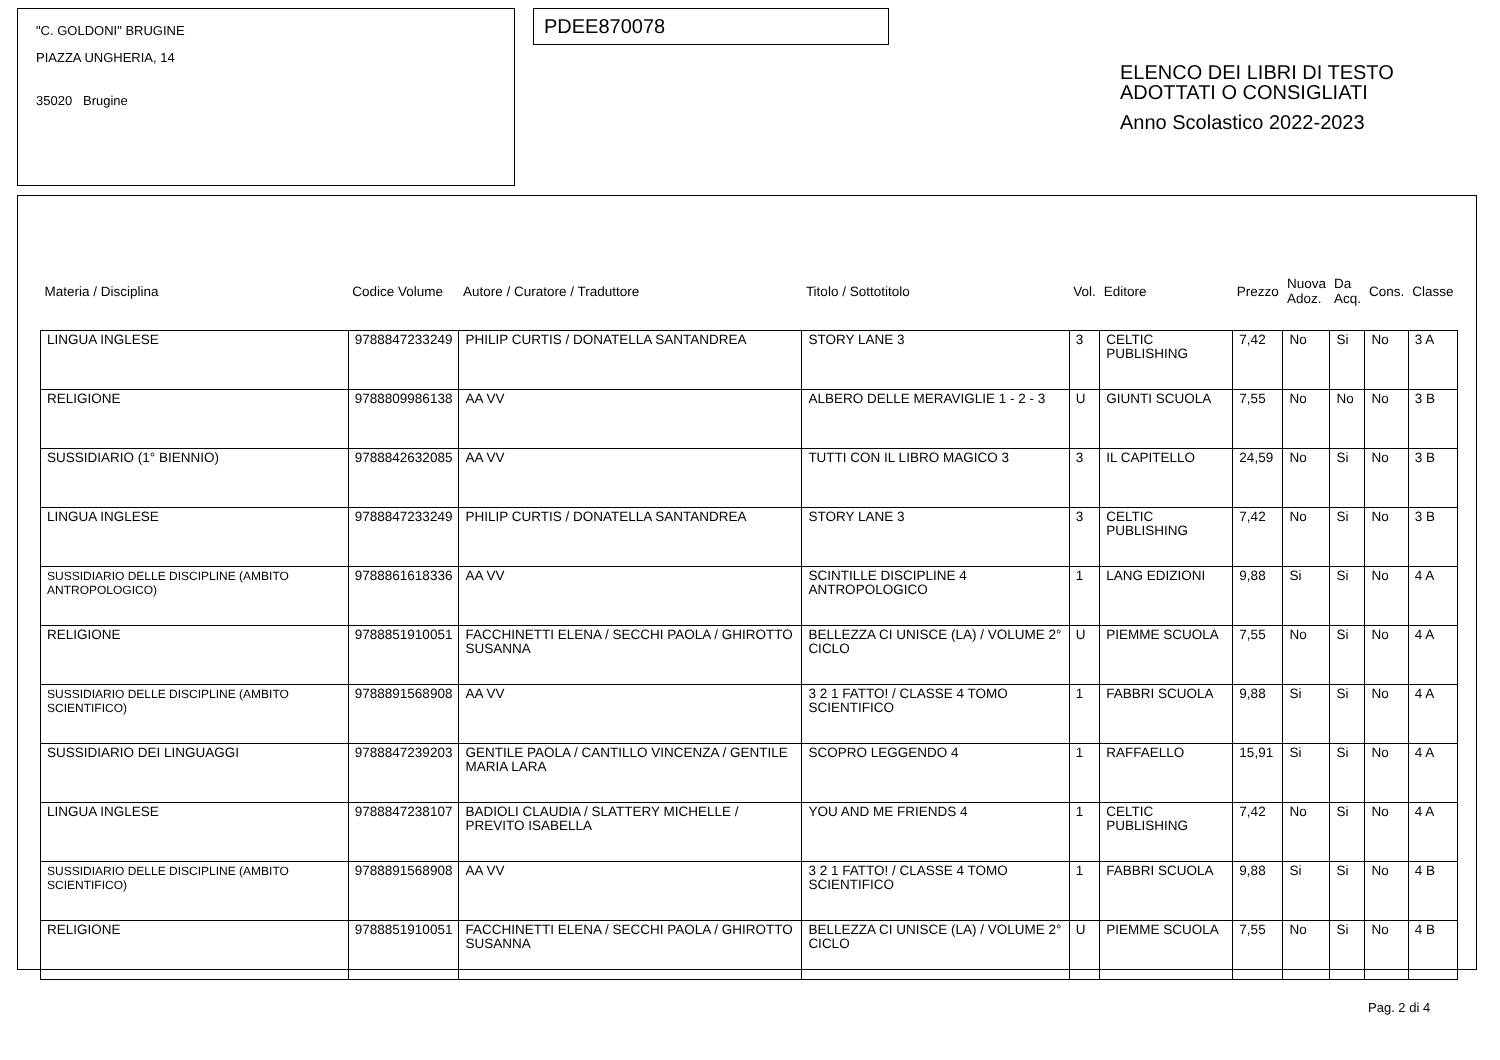"C. GOLDONI" BRUGINE
PIAZZA UNGHERIA, 14
35020 Brugine
PDEE870078
ELENCO DEI LIBRI DI TESTO
ADOTTATI O CONSIGLIATI
Anno Scolastico 2022-2023
| Materia / Disciplina | Codice Volume | Autore / Curatore / Traduttore | Titolo / Sottotitolo | Vol. | Editore | Prezzo | Nuova Adoz. | Da Acq. | Cons. | Classe |
| --- | --- | --- | --- | --- | --- | --- | --- | --- | --- | --- |
| LINGUA INGLESE | 9788847233249 | PHILIP CURTIS / DONATELLA SANTANDREA | STORY LANE 3 | 3 | CELTIC PUBLISHING | 7,42 | No | Si | No | 3 A |
| RELIGIONE | 9788809986138 | AA VV | ALBERO DELLE MERAVIGLIE 1 - 2 - 3 | U | GIUNTI SCUOLA | 7,55 | No | No | No | 3 B |
| SUSSIDIARIO (1° BIENNIO) | 9788842632085 | AA VV | TUTTI CON IL LIBRO MAGICO 3 | 3 | IL CAPITELLO | 24,59 | No | Si | No | 3 B |
| LINGUA INGLESE | 9788847233249 | PHILIP CURTIS / DONATELLA SANTANDREA | STORY LANE 3 | 3 | CELTIC PUBLISHING | 7,42 | No | Si | No | 3 B |
| SUSSIDIARIO DELLE DISCIPLINE (AMBITO ANTROPOLOGICO) | 9788861618336 | AA VV | SCINTILLE DISCIPLINE 4 ANTROPOLOGICO | 1 | LANG EDIZIONI | 9,88 | Si | Si | No | 4 A |
| RELIGIONE | 9788851910051 | FACCHINETTI ELENA / SECCHI PAOLA / GHIROTTO SUSANNA | BELLEZZA CI UNISCE (LA) / VOLUME 2° CICLO | U | PIEMME SCUOLA | 7,55 | No | Si | No | 4 A |
| SUSSIDIARIO DELLE DISCIPLINE (AMBITO SCIENTIFICO) | 9788891568908 | AA VV | 3 2 1 FATTO! / CLASSE 4 TOMO SCIENTIFICO | 1 | FABBRI SCUOLA | 9,88 | Si | Si | No | 4 A |
| SUSSIDIARIO DEI LINGUAGGI | 9788847239203 | GENTILE PAOLA / CANTILLO VINCENZA / GENTILE MARIA LARA | SCOPRO LEGGENDO 4 | 1 | RAFFAELLO | 15,91 | Si | Si | No | 4 A |
| LINGUA INGLESE | 9788847238107 | BADIOLI CLAUDIA / SLATTERY MICHELLE / PREVITO ISABELLA | YOU AND ME FRIENDS 4 | 1 | CELTIC PUBLISHING | 7,42 | No | Si | No | 4 A |
| SUSSIDIARIO DELLE DISCIPLINE (AMBITO SCIENTIFICO) | 9788891568908 | AA VV | 3 2 1 FATTO! / CLASSE 4 TOMO SCIENTIFICO | 1 | FABBRI SCUOLA | 9,88 | Si | Si | No | 4 B |
| RELIGIONE | 9788851910051 | FACCHINETTI ELENA / SECCHI PAOLA / GHIROTTO SUSANNA | BELLEZZA CI UNISCE (LA) / VOLUME 2° CICLO | U | PIEMME SCUOLA | 7,55 | No | Si | No | 4 B |
Pag. 2 di 4